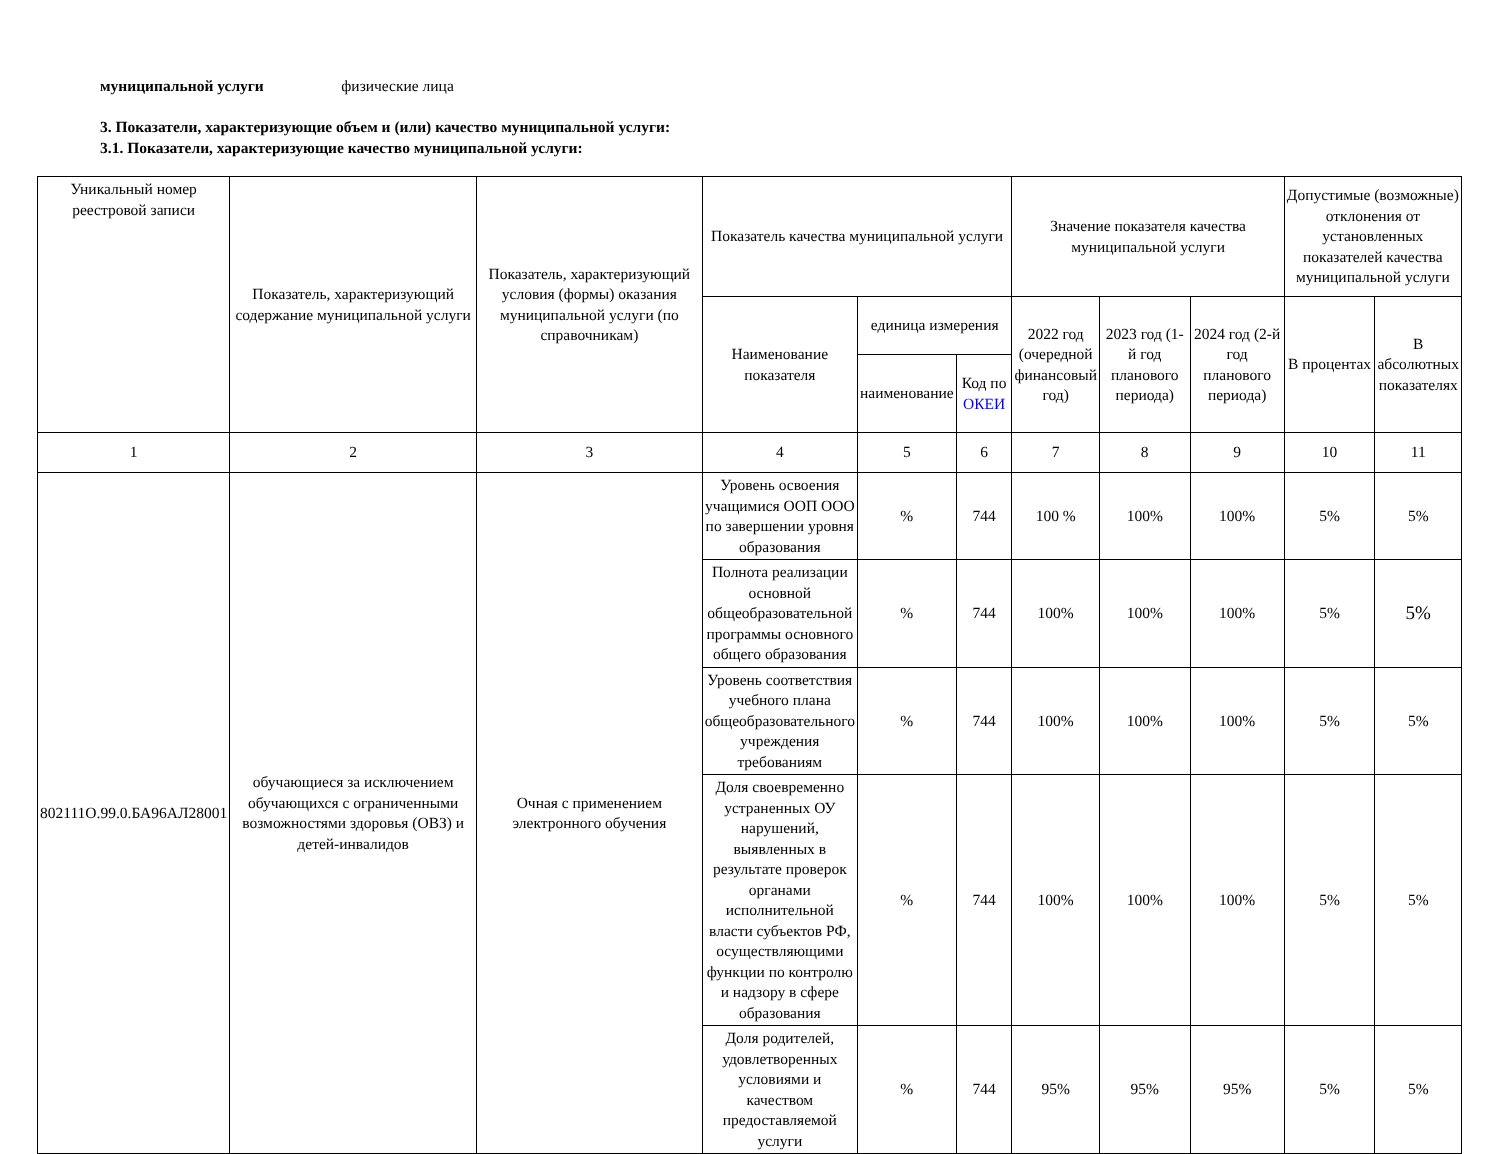муниципальной услуги физические лица
3. Показатели, характеризующие объем и (или) качество муниципальной услуги:
3.1. Показатели, характеризующие качество муниципальной услуги:
| Уникальный номер реестровой записи | Показатель, характеризующий содержание муниципальной услуги | Показатель, характеризующий условия (формы) оказания муниципальной услуги (по справочникам) | Показатель качества муниципальной услуги | | | Значение показателя качества муниципальной услуги | | | Допустимые (возможные) отклонения от установленных показателей качества муниципальной услуги | |
| | | | Наименование показателя | единица измерения | | 2022 год (очередной финансовый год) | 2023 год (1-й год планового периода) | 2024 год (2-й год планового периода) | В процентах | В абсолютных показателях |
| | | | | наименование | Код по ОКЕИ | | | | | |
| 1 | 2 | 3 | 4 | 5 | 6 | 7 | 8 | 9 | 10 | 11 |
| 802111О.99.0.БА96АЛ28001 | обучающиеся за исключением обучающихся с ограниченными возможностями здоровья (ОВЗ) и детей-инвалидов | Очная с применением электронного обучения | Уровень освоения учащимися ООП ООО по завершении уровня образования | % | 744 | 100 % | 100% | 100% | 5% | 5% |
| | | | Полнота реализации основной общеобразовательной программы основного общего образования | % | 744 | 100% | 100% | 100% | 5% | 5% |
| | | | Уровень соответствия учебного плана общеобразовательного учреждения требованиям | % | 744 | 100% | 100% | 100% | 5% | 5% |
| | | | Доля своевременно устраненных ОУ нарушений, выявленных в результате проверок органами исполнительной власти субъектов РФ, осуществляющими функции по контролю и надзору в сфере образования | % | 744 | 100% | 100% | 100% | 5% | 5% |
| | | | Доля родителей, удовлетворенных условиями и качеством предоставляемой услуги | % | 744 | 95% | 95% | 95% | 5% | 5% |